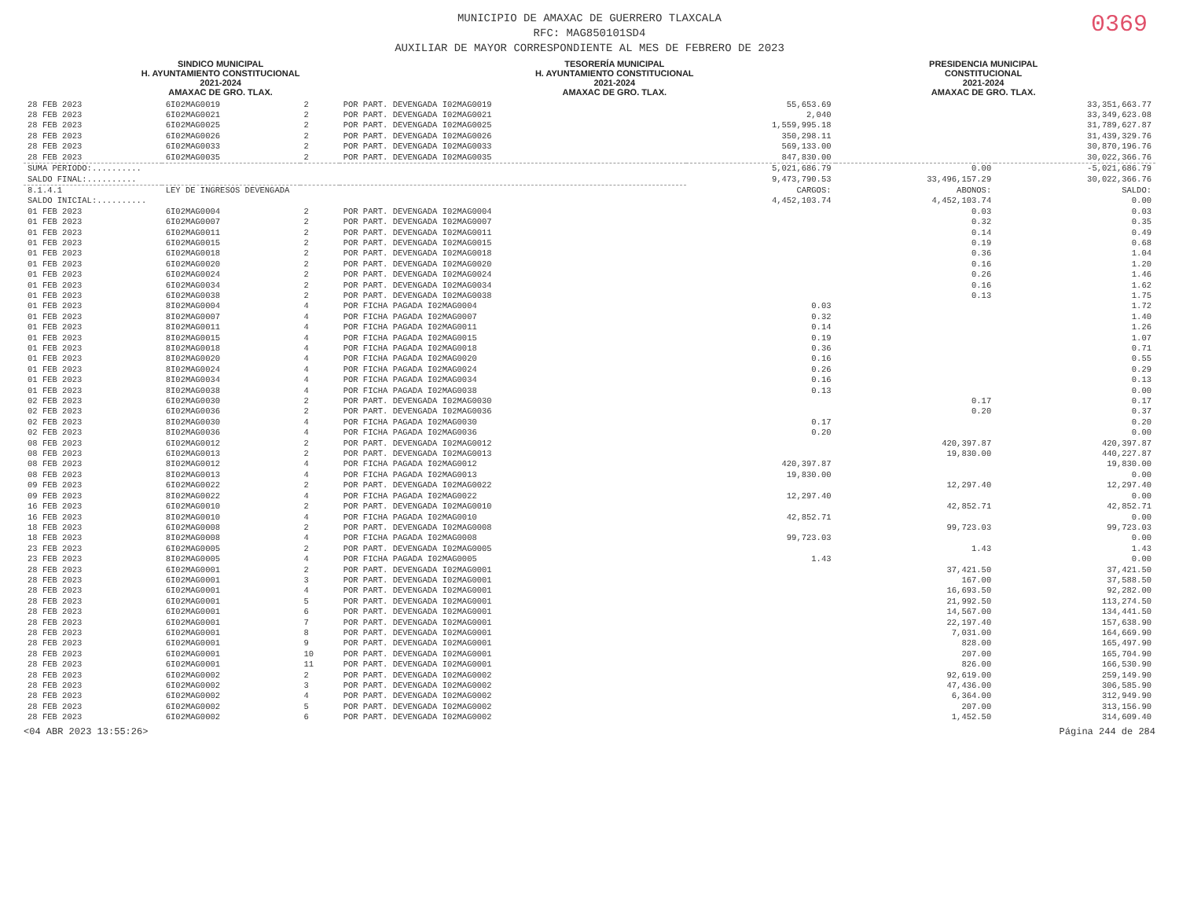0369
MUNICIPIO DE AMAXAC DE GUERRERO TLAXCALA
RFC: MAG850101SD4
AUXILIAR DE MAYOR CORRESPONDIENTE AL MES DE FEBRERO DE 2023
SINDICO MUNICIPAL
H. AYUNTAMIENTO CONSTITUCIONAL
2021-2024
AMAXAC DE GRO. TLAX.
TESORERÍA MUNICIPAL
H. AYUNTAMIENTO CONSTITUCIONAL
2021-2024
AMAXAC DE GRO. TLAX.
PRESIDENCIA MUNICIPAL
CONSTITUCIONAL
2021-2024
AMAXAC DE GRO. TLAX.
| 28 FEB 2023 | 6I02MAG0019 | 2 | POR PART. DEVENGADA I02MAG0019 | 55,653.69 | | 33,351,663.77 |
| 28 FEB 2023 | 6I02MAG0021 | 2 | POR PART. DEVENGADA I02MAG0021 | 2,040 | | 33,349,623.08 |
| 28 FEB 2023 | 6I02MAG0025 | 2 | POR PART. DEVENGADA I02MAG0025 | 1,559,995.18 | | 31,789,627.87 |
| 28 FEB 2023 | 6I02MAG0026 | 2 | POR PART. DEVENGADA I02MAG0026 | 350,298.11 | | 31,439,329.76 |
| 28 FEB 2023 | 6I02MAG0033 | 2 | POR PART. DEVENGADA I02MAG0033 | 569,133.00 | | 30,870,196.76 |
| 28 FEB 2023 | 6I02MAG0035 | 2 | POR PART. DEVENGADA I02MAG0035 | 847,830.00 | | 30,022,366.76 |
| SUMA PERIODO:.......... | | | | 5,021,686.79 | 0.00 | -5,021,686.79 |
| SALDO FINAL:.......... | | | | 9,473,790.53 | 33,496,157.29 | 30,022,366.76 |
| 8.1.4.1 | LEY DE INGRESOS DEVENGADA | | | CARGOS: | ABONOS: | SALDO: |
| SALDO INICIAL:.......... | | | | 4,452,103.74 | 4,452,103.74 | 0.00 |
| 01 FEB 2023 | 6I02MAG0004 | 2 | POR PART. DEVENGADA I02MAG0004 | | 0.03 | 0.03 |
| 01 FEB 2023 | 6I02MAG0007 | 2 | POR PART. DEVENGADA I02MAG0007 | | 0.32 | 0.35 |
| 01 FEB 2023 | 6I02MAG0011 | 2 | POR PART. DEVENGADA I02MAG0011 | | 0.14 | 0.49 |
| 01 FEB 2023 | 6I02MAG0015 | 2 | POR PART. DEVENGADA I02MAG0015 | | 0.19 | 0.68 |
| 01 FEB 2023 | 6I02MAG0018 | 2 | POR PART. DEVENGADA I02MAG0018 | | 0.36 | 1.04 |
| 01 FEB 2023 | 6I02MAG0020 | 2 | POR PART. DEVENGADA I02MAG0020 | | 0.16 | 1.20 |
| 01 FEB 2023 | 6I02MAG0024 | 2 | POR PART. DEVENGADA I02MAG0024 | | 0.26 | 1.46 |
| 01 FEB 2023 | 6I02MAG0034 | 2 | POR PART. DEVENGADA I02MAG0034 | | 0.16 | 1.62 |
| 01 FEB 2023 | 6I02MAG0038 | 2 | POR PART. DEVENGADA I02MAG0038 | | 0.13 | 1.75 |
| 01 FEB 2023 | 8I02MAG0004 | 4 | POR FICHA PAGADA I02MAG0004 | 0.03 | | 1.72 |
| 01 FEB 2023 | 8I02MAG0007 | 4 | POR FICHA PAGADA I02MAG0007 | 0.32 | | 1.40 |
| 01 FEB 2023 | 8I02MAG0011 | 4 | POR FICHA PAGADA I02MAG0011 | 0.14 | | 1.26 |
| 01 FEB 2023 | 8I02MAG0015 | 4 | POR FICHA PAGADA I02MAG0015 | 0.19 | | 1.07 |
| 01 FEB 2023 | 8I02MAG0018 | 4 | POR FICHA PAGADA I02MAG0018 | 0.36 | | 0.71 |
| 01 FEB 2023 | 8I02MAG0020 | 4 | POR FICHA PAGADA I02MAG0020 | 0.16 | | 0.55 |
| 01 FEB 2023 | 8I02MAG0024 | 4 | POR FICHA PAGADA I02MAG0024 | 0.26 | | 0.29 |
| 01 FEB 2023 | 8I02MAG0034 | 4 | POR FICHA PAGADA I02MAG0034 | 0.16 | | 0.13 |
| 01 FEB 2023 | 8I02MAG0038 | 4 | POR FICHA PAGADA I02MAG0038 | 0.13 | | 0.00 |
| 02 FEB 2023 | 6I02MAG0030 | 2 | POR PART. DEVENGADA I02MAG0030 | | 0.17 | 0.17 |
| 02 FEB 2023 | 6I02MAG0036 | 2 | POR PART. DEVENGADA I02MAG0036 | | 0.20 | 0.37 |
| 02 FEB 2023 | 8I02MAG0030 | 4 | POR FICHA PAGADA I02MAG0030 | 0.17 | | 0.20 |
| 02 FEB 2023 | 8I02MAG0036 | 4 | POR FICHA PAGADA I02MAG0036 | 0.20 | | 0.00 |
| 08 FEB 2023 | 6I02MAG0012 | 2 | POR PART. DEVENGADA I02MAG0012 | | 420,397.87 | 420,397.87 |
| 08 FEB 2023 | 6I02MAG0013 | 2 | POR PART. DEVENGADA I02MAG0013 | | 19,830.00 | 440,227.87 |
| 08 FEB 2023 | 8I02MAG0012 | 4 | POR FICHA PAGADA I02MAG0012 | 420,397.87 | | 19,830.00 |
| 08 FEB 2023 | 8I02MAG0013 | 4 | POR FICHA PAGADA I02MAG0013 | 19,830.00 | | 0.00 |
| 09 FEB 2023 | 6I02MAG0022 | 2 | POR PART. DEVENGADA I02MAG0022 | | 12,297.40 | 12,297.40 |
| 09 FEB 2023 | 8I02MAG0022 | 4 | POR FICHA PAGADA I02MAG0022 | 12,297.40 | | 0.00 |
| 16 FEB 2023 | 6I02MAG0010 | 2 | POR PART. DEVENGADA I02MAG0010 | | 42,852.71 | 42,852.71 |
| 16 FEB 2023 | 8I02MAG0010 | 4 | POR FICHA PAGADA I02MAG0010 | 42,852.71 | | 0.00 |
| 18 FEB 2023 | 6I02MAG0008 | 2 | POR PART. DEVENGADA I02MAG0008 | | 99,723.03 | 99,723.03 |
| 18 FEB 2023 | 8I02MAG0008 | 4 | POR FICHA PAGADA I02MAG0008 | 99,723.03 | | 0.00 |
| 23 FEB 2023 | 6I02MAG0005 | 2 | POR PART. DEVENGADA I02MAG0005 | | 1.43 | 1.43 |
| 23 FEB 2023 | 8I02MAG0005 | 4 | POR FICHA PAGADA I02MAG0005 | 1.43 | | 0.00 |
| 28 FEB 2023 | 6I02MAG0001 | 2 | POR PART. DEVENGADA I02MAG0001 | | 37,421.50 | 37,421.50 |
| 28 FEB 2023 | 6I02MAG0001 | 3 | POR PART. DEVENGADA I02MAG0001 | | 167.00 | 37,588.50 |
| 28 FEB 2023 | 6I02MAG0001 | 4 | POR PART. DEVENGADA I02MAG0001 | | 16,693.50 | 92,282.00 |
| 28 FEB 2023 | 6I02MAG0001 | 5 | POR PART. DEVENGADA I02MAG0001 | | 21,992.50 | 113,274.50 |
| 28 FEB 2023 | 6I02MAG0001 | 6 | POR PART. DEVENGADA I02MAG0001 | | 14,567.00 | 134,441.50 |
| 28 FEB 2023 | 6I02MAG0001 | 7 | POR PART. DEVENGADA I02MAG0001 | | 22,197.40 | 157,638.90 |
| 28 FEB 2023 | 6I02MAG0001 | 8 | POR PART. DEVENGADA I02MAG0001 | | 7,031.00 | 164,669.90 |
| 28 FEB 2023 | 6I02MAG0001 | 9 | POR PART. DEVENGADA I02MAG0001 | | 828.00 | 165,497.90 |
| 28 FEB 2023 | 6I02MAG0001 | 10 | POR PART. DEVENGADA I02MAG0001 | | 207.00 | 165,704.90 |
| 28 FEB 2023 | 6I02MAG0001 | 11 | POR PART. DEVENGADA I02MAG0001 | | 826.00 | 166,530.90 |
| 28 FEB 2023 | 6I02MAG0002 | 2 | POR PART. DEVENGADA I02MAG0002 | | 92,619.00 | 259,149.90 |
| 28 FEB 2023 | 6I02MAG0002 | 3 | POR PART. DEVENGADA I02MAG0002 | | 47,436.00 | 306,585.90 |
| 28 FEB 2023 | 6I02MAG0002 | 4 | POR PART. DEVENGADA I02MAG0002 | | 6,364.00 | 312,949.90 |
| 28 FEB 2023 | 6I02MAG0002 | 5 | POR PART. DEVENGADA I02MAG0002 | | 207.00 | 313,156.90 |
| 28 FEB 2023 | 6I02MAG0002 | 6 | POR PART. DEVENGADA I02MAG0002 | | 1,452.50 | 314,609.40 |
<04 ABR 2023 13:55:26> Página 244 de 284